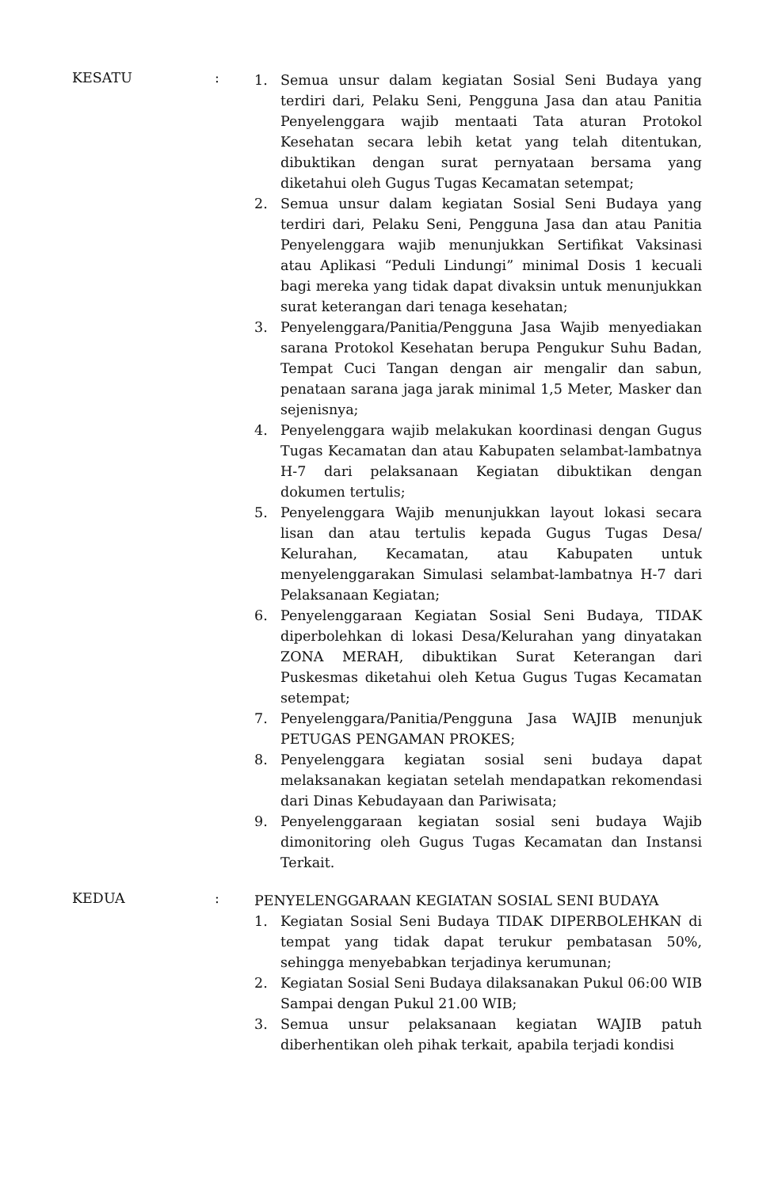KESATU :
1. Semua unsur dalam kegiatan Sosial Seni Budaya yang terdiri dari, Pelaku Seni, Pengguna Jasa dan atau Panitia Penyelenggara wajib mentaati Tata aturan Protokol Kesehatan secara lebih ketat yang telah ditentukan, dibuktikan dengan surat pernyataan bersama yang diketahui oleh Gugus Tugas Kecamatan setempat;
2. Semua unsur dalam kegiatan Sosial Seni Budaya yang terdiri dari, Pelaku Seni, Pengguna Jasa dan atau Panitia Penyelenggara wajib menunjukkan Sertifikat Vaksinasi atau Aplikasi “Peduli Lindungi” minimal Dosis 1 kecuali bagi mereka yang tidak dapat divaksin untuk menunjukkan surat keterangan dari tenaga kesehatan;
3. Penyelenggara/Panitia/Pengguna Jasa Wajib menyediakan sarana Protokol Kesehatan berupa Pengukur Suhu Badan, Tempat Cuci Tangan dengan air mengalir dan sabun, penataan sarana jaga jarak minimal 1,5 Meter, Masker dan sejenisnya;
4. Penyelenggara wajib melakukan koordinasi dengan Gugus Tugas Kecamatan dan atau Kabupaten selambat-lambatnya H-7 dari pelaksanaan Kegiatan dibuktikan dengan dokumen tertulis;
5. Penyelenggara Wajib menunjukkan layout lokasi secara lisan dan atau tertulis kepada Gugus Tugas Desa/ Kelurahan, Kecamatan, atau Kabupaten untuk menyelenggarakan Simulasi selambat-lambatnya H-7 dari Pelaksanaan Kegiatan;
6. Penyelenggaraan Kegiatan Sosial Seni Budaya, TIDAK diperbolehkan di lokasi Desa/Kelurahan yang dinyatakan ZONA MERAH, dibuktikan Surat Keterangan dari Puskesmas diketahui oleh Ketua Gugus Tugas Kecamatan setempat;
7. Penyelenggara/Panitia/Pengguna Jasa WAJIB menunjuk PETUGAS PENGAMAN PROKES;
8. Penyelenggara kegiatan sosial seni budaya dapat melaksanakan kegiatan setelah mendapatkan rekomendasi dari Dinas Kebudayaan dan Pariwisata;
9. Penyelenggaraan kegiatan sosial seni budaya Wajib dimonitoring oleh Gugus Tugas Kecamatan dan Instansi Terkait.
KEDUA :
PENYELENGGARAAN KEGIATAN SOSIAL SENI BUDAYA
1. Kegiatan Sosial Seni Budaya TIDAK DIPERBOLEHKAN di tempat yang tidak dapat terukur pembatasan 50%, sehingga menyebabkan terjadinya kerumunan;
2. Kegiatan Sosial Seni Budaya dilaksanakan Pukul 06:00 WIB Sampai dengan Pukul 21.00 WIB;
3. Semua unsur pelaksanaan kegiatan WAJIB patuh diberhentikan oleh pihak terkait, apabila terjadi kondisi